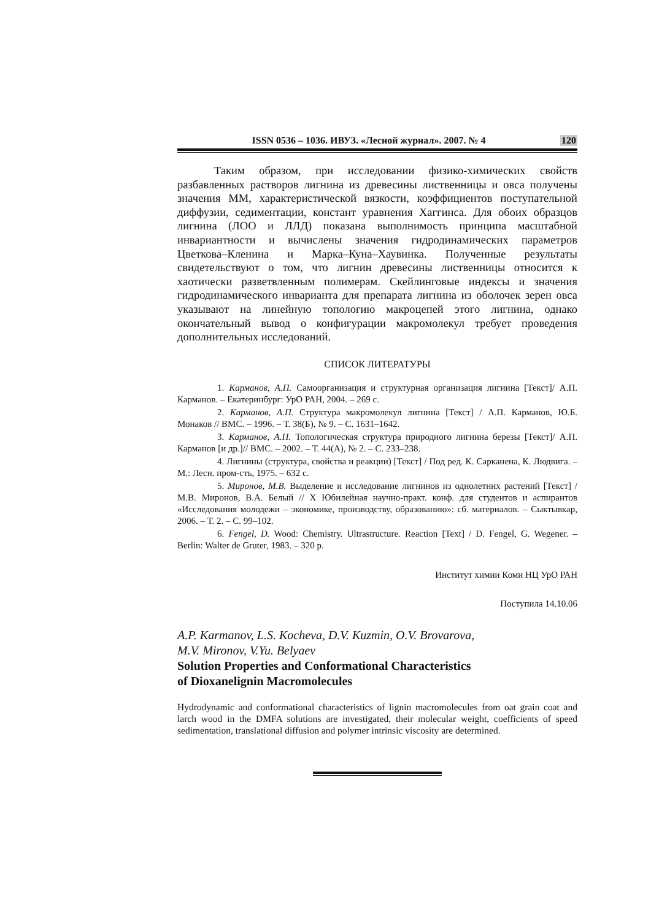ISSN 0536 – 1036. ИВУЗ. «Лесной журнал». 2007. № 4 120
Таким образом, при исследовании физико-химических свойств разбавленных растворов лигнина из древесины лиственницы и овса получены значения ММ, характеристической вязкости, коэффициентов поступательной диффузии, седиментации, констант уравнения Хаггинса. Для обоих образцов лигнина (ЛОО и ЛЛД) показана выполнимость принципа масштабной инвариантности и вычислены значения гидродинамических параметров Цветкова–Кленина и Марка–Куна–Хаувинка. Полученные результаты свидетельствуют о том, что лигнин древесины лиственницы относится к хаотически разветвленным полимерам. Скейлинговые индексы и значения гидродинамического инварианта для препарата лигнина из оболочек зерен овса указывают на линейную топологию макроцепей этого лигнина, однако окончательный вывод о конфигурации макромолекул требует проведения дополнительных исследований.
СПИСОК ЛИТЕРАТУРЫ
1. Карманов, А.П. Самоорганизация и структурная организация лигнина [Текст]/ А.П. Карманов. – Екатеринбург: УрО РАН, 2004. – 269 с.
2. Карманов, А.П. Структура макромолекул лигнина [Текст] / А.П. Карманов, Ю.Б. Монаков // ВМС. – 1996. – Т. 38(Б), № 9. – С. 1631–1642.
3. Карманов, А.П. Топологическая структура природного лигнина березы [Текст]/ А.П. Карманов [и др.]// ВМС. – 2002. – Т. 44(А), № 2. – С. 233–238.
4. Лигнины (структура, свойства и реакции) [Текст] / Под ред. К. Сарканена, К. Людвига. – М.: Лесн. пром-сть, 1975. – 632 с.
5. Миронов, М.В. Выделение и исследование лигнинов из однолетних растений [Текст] / М.В. Миронов, В.А. Белый // X Юбилейная научно-практ. конф. для студентов и аспирантов «Исследования молодежи – экономике, производству, образованию»: сб. материалов. – Сыктывкар, 2006. – Т. 2. – С. 99–102.
6. Fengel, D. Wood: Chemistry. Ultrastructure. Reaction [Text] / D. Fengel, G. Wegener. – Berlin: Walter de Gruter, 1983. – 320 p.
Институт химии Коми НЦ УрО РАН
Поступила 14.10.06
A.P. Karmanov, L.S. Kocheva, D.V. Kuzmin, O.V. Brovarova,
M.V. Mironov, V.Yu. Belyaev
Solution Properties and Conformational Characteristics
of Dioxanelignin Macromolecules
Hydrodynamic and conformational characteristics of lignin macromolecules from oat grain coat and larch wood in the DMFA solutions are investigated, their molecular weight, coefficients of speed sedimentation, translational diffusion and polymer intrinsic viscosity are determined.